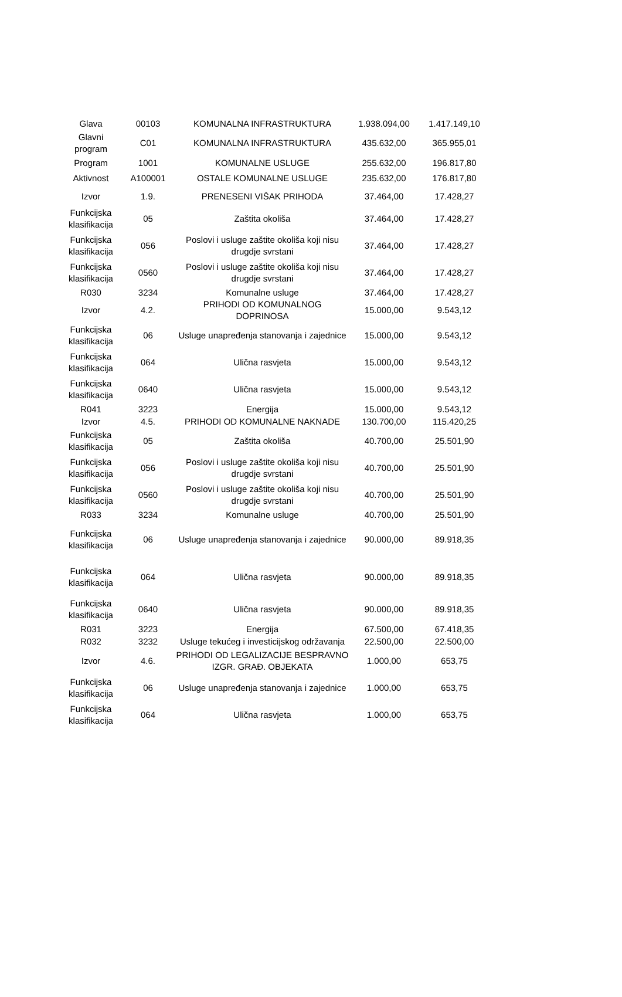| Glava | 00103 | KOMUNALNA INFRASTRUKTURA | 1.938.094,00 | 1.417.149,10 |
| Glavni program | C01 | KOMUNALNA INFRASTRUKTURA | 435.632,00 | 365.955,01 |
| Program | 1001 | KOMUNALNE USLUGE | 255.632,00 | 196.817,80 |
| Aktivnost | A100001 | OSTALE KOMUNALNE USLUGE | 235.632,00 | 176.817,80 |
| Izvor | 1.9. | PRENESENI VIŠAK PRIHODA | 37.464,00 | 17.428,27 |
| Funkcijska klasifikacija | 05 | Zaštita okoliša | 37.464,00 | 17.428,27 |
| Funkcijska klasifikacija | 056 | Poslovi i usluge zaštite okoliša koji nisu drugdje svrstani | 37.464,00 | 17.428,27 |
| Funkcijska klasifikacija | 0560 | Poslovi i usluge zaštite okoliša koji nisu drugdje svrstani | 37.464,00 | 17.428,27 |
| R030 | 3234 | Komunalne usluge | 37.464,00 | 17.428,27 |
| Izvor | 4.2. | PRIHODI OD KOMUNALNOG DOPRINOSA | 15.000,00 | 9.543,12 |
| Funkcijska klasifikacija | 06 | Usluge unapređenja stanovanja i zajednice | 15.000,00 | 9.543,12 |
| Funkcijska klasifikacija | 064 | Ulična rasvjeta | 15.000,00 | 9.543,12 |
| Funkcijska klasifikacija | 0640 | Ulična rasvjeta | 15.000,00 | 9.543,12 |
| R041 | 3223 | Energija | 15.000,00 | 9.543,12 |
| Izvor | 4.5. | PRIHODI OD KOMUNALNE NAKNADE | 130.700,00 | 115.420,25 |
| Funkcijska klasifikacija | 05 | Zaštita okoliša | 40.700,00 | 25.501,90 |
| Funkcijska klasifikacija | 056 | Poslovi i usluge zaštite okoliša koji nisu drugdje svrstani | 40.700,00 | 25.501,90 |
| Funkcijska klasifikacija | 0560 | Poslovi i usluge zaštite okoliša koji nisu drugdje svrstani | 40.700,00 | 25.501,90 |
| R033 | 3234 | Komunalne usluge | 40.700,00 | 25.501,90 |
| Funkcijska klasifikacija | 06 | Usluge unapređenja stanovanja i zajednice | 90.000,00 | 89.918,35 |
| Funkcijska klasifikacija | 064 | Ulična rasvjeta | 90.000,00 | 89.918,35 |
| Funkcijska klasifikacija | 0640 | Ulična rasvjeta | 90.000,00 | 89.918,35 |
| R031 | 3223 | Energija | 67.500,00 | 67.418,35 |
| R032 | 3232 | Usluge tekućeg i investicijskog održavanja | 22.500,00 | 22.500,00 |
| Izvor | 4.6. | PRIHODI OD LEGALIZACIJE BESPRAVNO IZGR. GRAĐ. OBJEKATA | 1.000,00 | 653,75 |
| Funkcijska klasifikacija | 06 | Usluge unapređenja stanovanja i zajednice | 1.000,00 | 653,75 |
| Funkcijska klasifikacija | 064 | Ulična rasvjeta | 1.000,00 | 653,75 |